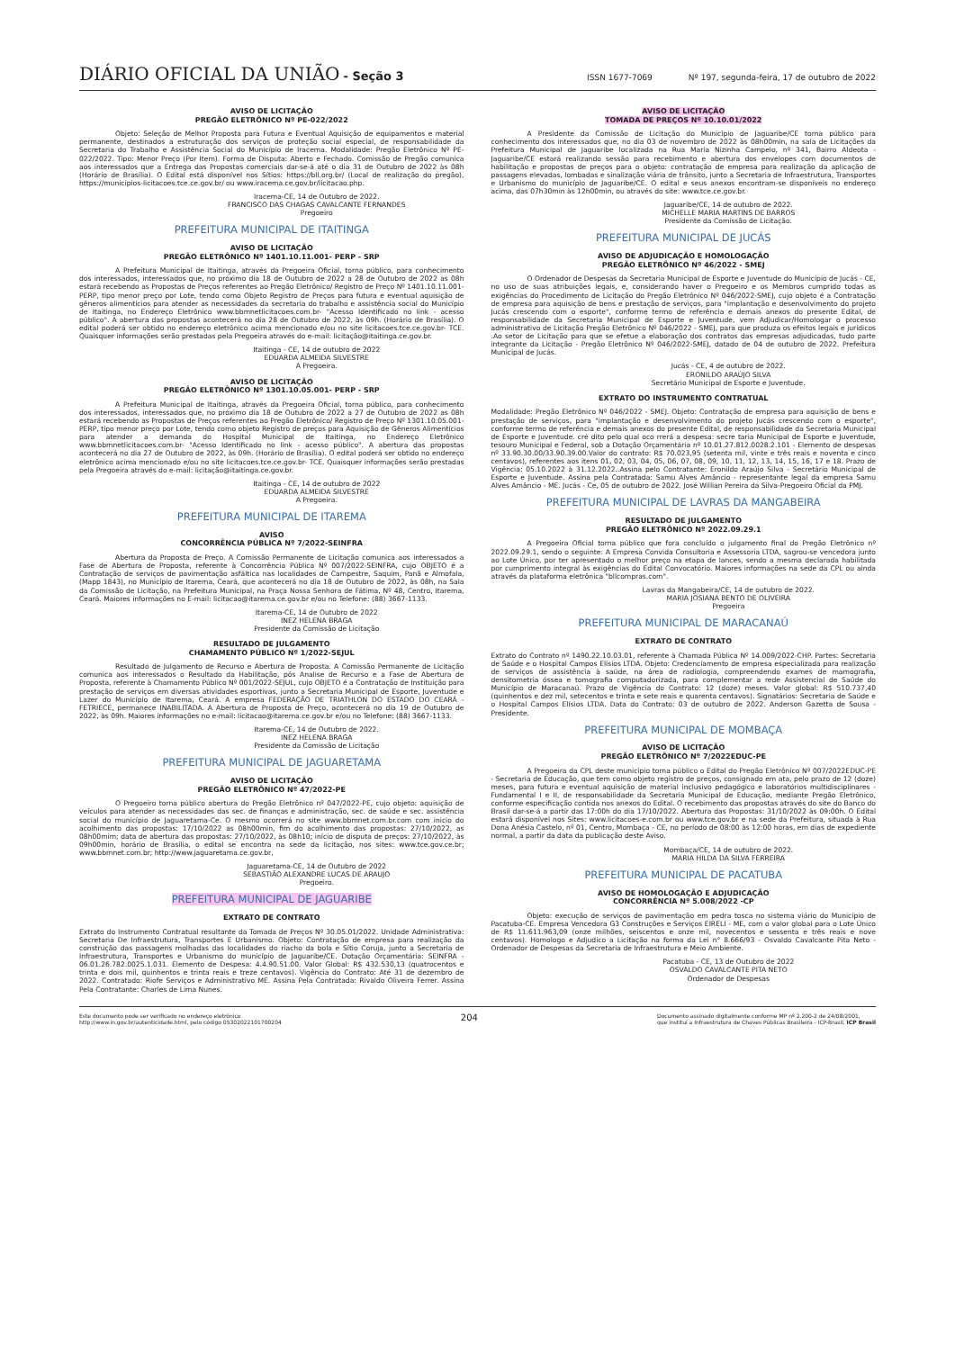DIÁRIO OFICIAL DA UNIÃO - Seção 3 ISSN 1677-7069 Nº 197, segunda-feira, 17 de outubro de 2022
AVISO DE LICITAÇÃO
PREGÃO ELETRÔNICO Nº PE-022/2022
Objeto: Seleção de Melhor Proposta para Futura e Eventual Aquisição de equipamentos e material permanente, destinados a estruturação dos serviços de proteção social especial, de responsabilidade da Secretaria do Trabalho e Assistência Social do Município de Iracema. Modalidade: Pregão Eletrônico Nº PE-022/2022. Tipo: Menor Preço (Por Item). Forma de Disputa: Aberto e Fechado. Comissão de Pregão comunica aos interessados que a Entrega das Propostas comerciais dar-se-á até o dia 31 de Outubro de 2022 às 08h (Horário de Brasília). O Edital está disponível nos Sítios: https://bll.org.br/ (Local de realização do pregão), https://municipios-licitacoes.tce.ce.gov.br/ ou www.iracema.ce.gov.br/licitacao.php.
Iracema-CE, 14 de Outubro de 2022.
FRANCISCO DAS CHAGAS CAVALCANTE FERNANDES
Pregoeiro
PREFEITURA MUNICIPAL DE ITAITINGA
AVISO DE LICITAÇÃO
PREGÃO ELETRÔNICO Nº 1401.10.11.001- PERP - SRP
A Prefeitura Municipal de Itaitinga, através da Pregoeira Oficial, torna público, para conhecimento dos interessados, interessados que, no próximo dia 18 de Outubro de 2022 a 28 de Outubro de 2022 as 08h estará recebendo as Propostas de Preços referentes ao Pregão Eletrônico/ Registro de Preço Nº 1401.10.11.001- PERP, tipo menor preço por Lote, tendo como Objeto Registro de Preços para futura e eventual aquisição de gêneros alimentícios para atender as necessidades da secretaria do trabalho e assistência social do Município de Itaitinga, no Endereço Eletrônico www.bbmnetlicitacoes.com.br- "Acesso Identificado no link - acesso público". A abertura das propostas acontecerá no dia 28 de Outubro de 2022, às 09h. (Horário de Brasília). O edital poderá ser obtido no endereço eletrônico acima mencionado e/ou no site licitacoes.tce.ce.gov.br- TCE. Quaisquer informações serão prestadas pela Pregoeira através do e-mail: licitação@itaitinga.ce.gov.br.
Itaitinga - CE, 14 de outubro de 2022
EDUARDA ALMEIDA SILVESTRE
A Pregoeira.
AVISO DE LICITAÇÃO
PREGÃO ELETRÔNICO Nº 1301.10.05.001- PERP - SRP
A Prefeitura Municipal de Itaitinga, através da Pregoeira Oficial, torna público, para conhecimento dos interessados, interessados que, no próximo dia 18 de Outubro de 2022 a 27 de Outubro de 2022 as 08h estará recebendo as Propostas de Preços referentes ao Pregão Eletrônico/ Registro de Preço Nº 1301.10.05.001- PERP, tipo menor preço por Lote, tendo como objeto Registro de preços para Aquisição de Gêneros Alimentícios para atender a demanda do Hospital Municipal de Itaitinga, no Endereço Eletrônico www.bbmnetlicitacoes.com.br- "Acesso Identificado no link - acesso público". A abertura das propostas acontecerá no dia 27 de Outubro de 2022, às 09h. (Horário de Brasília). O edital poderá ser obtido no endereço eletrônico acima mencionado e/ou no site licitacoes.tce.ce.gov.br- TCE. Quaisquer informações serão prestadas pela Pregoeira através do e-mail: licitação@itaitinga.ce.gov.br.
Itaitinga - CE, 14 de outubro de 2022
EDUARDA ALMEIDA SILVESTRE
A Pregoeira.
PREFEITURA MUNICIPAL DE ITAREMA
AVISO
CONCORRÊNCIA PÚBLICA Nº 7/2022-SEINFRA
Abertura da Proposta de Preço. A Comissão Permanente de Licitação comunica aos interessados a Fase de Abertura de Proposta, referente à Concorrência Pública Nº 007/2022-SEINFRA, cujo OBJETO é a Contratação de serviços de pavimentação asfáltica nas localidades de Campestre, Saquim, Panã e Almofala, (Mapp 1843), no Município de Itarema, Ceará, que acontecerá no dia 18 de Outubro de 2022, às 08h, na Sala da Comissão de Licitação, na Prefeitura Municipal, na Praça Nossa Senhora de Fátima, Nº 48, Centro, Itarema, Ceará. Maiores informações no E-mail: licitacao@itarema.ce.gov.br e/ou no Telefone: (88) 3667-1133.
Itarema-CE, 14 de Outubro de 2022
INEZ HELENA BRAGA
Presidente da Comissão de Licitação
RESULTADO DE JULGAMENTO
CHAMAMENTO PÚBLICO Nº 1/2022-SEJUL
Resultado de Julgamento de Recurso e Abertura de Proposta. A Comissão Permanente de Licitação comunica aos interessados o Resultado da Habilitação, pós Analise de Recurso e a Fase de Abertura de Proposta, referente à Chamamento Público Nº 001/2022-SEJUL, cujo OBJETO é a Contratação de Instituição para prestação de serviços em diversas atividades esportivas, junto a Secretaria Municipal de Esporte, Juventude e Lazer do Município de Itarema, Ceará. A empresa FEDERAÇÃO DE TRIATHLON DO ESTADO DO CEARÁ - FETRIECE, permanece INABILITADA. A Abertura de Proposta de Preço, acontecerá no dia 19 de Outubro de 2022, às 09h. Maiores informações no e-mail: licitacao@itarema.ce.gov.br e/ou no Telefone: (88) 3667-1133.
Itarema-CE, 14 de Outubro de 2022.
INEZ HELENA BRAGA
Presidente da Comissão de Licitação
PREFEITURA MUNICIPAL DE JAGUARETAMA
AVISO DE LICITAÇÃO
PREGÃO ELETRÔNICO Nº 47/2022-PE
O Pregoeiro torna público abertura do Pregão Eletrônico nº 047/2022-PE, cujo objeto: aquisição de veículos para atender as necessidades das sec. de finanças e administração, sec. de saúde e sec. assistência social do município de Jaguaretama-Ce. O mesmo ocorrerá no site www.bbmnet.com.br.com com inicio do acolhimento das propostas: 17/10/2022 as 08h00min, fim do acolhimento das propostas: 27/10/2022, as 08h00mim; data de abertura das propostas: 27/10/2022, às 08h10; início de disputa de preços: 27/10/2022, às 09h00min, horário de Brasília, o edital se encontra na sede da licitação, nos sites: www.tce.gov.ce.br; www.bbmnet.com.br; http://www.jaguaretama.ce.gov.br,
Jaguaretama-CE, 14 de Outubro de 2022
SEBASTIÃO ALEXANDRE LUCAS DE ARAUJO
Pregoeiro.
PREFEITURA MUNICIPAL DE JAGUARIBE
EXTRATO DE CONTRATO
Extrato do Instrumento Contratual resultante da Tomada de Preços Nº 30.05.01/2022. Unidade Administrativa: Secretaria De Infraestrutura, Transportes E Urbanismo. Objeto: Contratação de empresa para realização da construção das passagens molhadas das localidades do riacho da bola e Sítio Coruja, junto a Secretaria de Infraestrutura, Transportes e Urbanismo do município de Jaguaribe/CE. Dotação Orçamentária: SEINFRA - 06.01.26.782.0025.1.031. Elemento de Despesa: 4.4.90.51.00. Valor Global: R$ 432.530,13 (quatrocentos e trinta e dois mil, quinhentos e trinta reais e treze centavos). Vigência do Contrato: Até 31 de dezembro de 2022. Contratado: Riofe Serviços e Administrativo ME. Assina Pela Contratada: Rivaldo Oliveira Ferrer. Assina Pela Contratante: Charles de Lima Nunes.
AVISO DE LICITAÇÃO
TOMADA DE PREÇOS Nº 10.10.01/2022
A Presidente da Comissão de Licitação do Município de Jaguaribe/CE torna público para conhecimento dos interessados que, no dia 03 de novembro de 2022 às 08h00min, na sala de Licitações da Prefeitura Municipal de Jaguaribe localizada na Rua Maria Nizinha Campelo, nº 341, Bairro Aldeota - Jaguaribe/CE estará realizando sessão para recebimento e abertura dos envelopes com documentos de habilitação e propostas de preços para o objeto: contratação de empresa para realização da aplicação de passagens elevadas, lombadas e sinalização viária de trânsito, junto a Secretaria de Infraestrutura, Transportes e Urbanismo do município de Jaguaribe/CE. O edital e seus anexos encontram-se disponíveis no endereço acima, das 07h30min às 12h00min, ou através do site: www.tce.ce.gov.br.
Jaguaribe/CE, 14 de outubro de 2022.
MICHELLE MARIA MARTINS DE BARROS
Presidente da Comissão de Licitação.
PREFEITURA MUNICIPAL DE JUCÁS
AVISO DE ADJUDICAÇÃO E HOMOLOGAÇÃO
PREGÃO ELETRÔNICO Nº 46/2022 - SMEJ
O Ordenador de Despesas da Secretaria Municipal de Esporte e Juventude do Município de Jucás - CE, no uso de suas atribuições legais, e, considerando haver o Pregoeiro e os Membros cumprido todas as exigências do Procedimento de Licitação do Pregão Eletrônico Nº 046/2022-SMEJ, cujo objeto é a Contratação de empresa para aquisição de bens e prestação de serviços, para "implantação e desenvolvimento do projeto Jucás crescendo com o esporte", conforme termo de referência e demais anexos do presente Edital, de responsabilidade da Secretaria Municipal de Esporte e Juventude, vem Adjudicar/Homologar o processo administrativo de Licitação Pregão Eletrônico Nº 046/2022 - SMEJ, para que produza os efeitos legais e jurídicos .Ao setor de Licitação para que se efetue a elaboração dos contratos das empresas adjudicadas, tudo parte integrante da Licitação - Pregão Eletrônico Nº 046/2022-SMEJ, datado de 04 de outubro de 2022. Prefeitura Municipal de Jucás.
Jucás - CE, 4 de outubro de 2022.
ERONILDO ARAÚJO SILVA
Secretário Municipal de Esporte e Juventude.
EXTRATO DO INSTRUMENTO CONTRATUAL
Modalidade: Pregão Eletrônico Nº 046/2022 - SMEJ. Objeto: Contratação de empresa para aquisição de bens e prestação de serviços, para "implantação e desenvolvimento do projeto Jucás crescendo com o esporte", conforme termo de referência e demais anexos do presente Edital, de responsabilidade da Secretaria Municipal de Esporte e Juventude. cré dito pelo qual oco rrerá a despesa: secre taria Municipal de Esporte e Juventude, tesouro Municipal e Federal, sob a Dotação Orçamentária nº 10.01.27.812.0028.2.101 - Elemento de despesas nº 33.90.30.00/33.90.39.00.Valor do contrato: R$ 70.023,95 (setenta mil, vinte e três reais e noventa e cinco centavos), referentes aos itens 01, 02, 03, 04, 05, 06, 07, 08, 09, 10, 11, 12, 13, 14, 15, 16, 17 e 18. Prazo de Vigência: 05.10.2022 à 31.12.2022..Assina pelo Contratante: Eronildo Araújo Silva - Secretário Municipal de Esporte e Juventude. Assina pela Contratada: Samu Alves Amâncio - representante legal da empresa Samu Alves Amâncio - ME. Jucás - Ce, 05 de outubro de 2022. José Willian Pereira da Silva-Pregoeiro Oficial da PMJ.
PREFEITURA MUNICIPAL DE LAVRAS DA MANGABEIRA
RESULTADO DE JULGAMENTO
PREGÃO ELETRÔNICO Nº 2022.09.29.1
A Pregoeira Oficial torna público que fora concluído o julgamento final do Pregão Eletrônico nº 2022.09.29.1, sendo o seguinte: A Empresa Convida Consultoria e Assessoria LTDA, sagrou-se vencedora junto ao Lote Único, por ter apresentado o melhor preço na etapa de lances, sendo a mesma declarada habilitada por cumprimento integral às exigências do Edital Convocatório. Maiores informações na sede da CPL ou ainda através da plataforma eletrônica "bllcompras.com".
Lavras da Mangabeira/CE, 14 de outubro de 2022.
MARIA JOSIANA BENTO DE OLIVEIRA
Pregoeira
PREFEITURA MUNICIPAL DE MARACANAÚ
EXTRATO DE CONTRATO
Extrato do Contrato nº 1490.22.10.03.01, referente à Chamada Pública Nº 14.009/2022-CHP. Partes: Secretaria de Saúde e o Hospital Campos Elísios LTDA. Objeto: Credenciamento de empresa especializada para realização de serviços de assistência à saúde, na área de radiologia, compreendendo exames de mamografia, densitometria óssea e tomografia computadorizada, para complementar a rede Assistencial de Saúde do Município de Maracanaú. Prazo de Vigência do Contrato: 12 (doze) meses. Valor global: R$ 510.737,40 (quinhentos e dez mil, setecentos e trinta e sete reais e quarenta centavos). Signatários: Secretaria de Saúde e o Hospital Campos Elísios LTDA. Data do Contrato: 03 de outubro de 2022. Anderson Gazetta de Sousa - Presidente.
PREFEITURA MUNICIPAL DE MOMBAÇA
AVISO DE LICITAÇÃO
PREGÃO ELETRÔNICO Nº 7/2022EDUC-PE
A Pregoeira da CPL deste município torna público o Edital do Pregão Eletrônico Nº 007/2022EDUC-PE - Secretaria de Educação, que tem como objeto registro de preços, consignado em ata, pelo prazo de 12 (doze) meses, para futura e eventual aquisição de material inclusivo pedagógico e laboratórios multidisciplinares - Fundamental I e II, de responsabilidade da Secretaria Municipal de Educação, mediante Pregão Eletrônico, conforme especificação contida nos anexos do Edital. O recebimento das propostas através do site do Banco do Brasil dar-se-á a partir das 17:00h do dia 17/10/2022. Abertura das Propostas: 31/10/2022 às 09:00h. O Edital estará disponível nos Sites: www.licitacoes-e.com.br ou www.tce.gov.br e na sede da Prefeitura, situada à Rua Dona Anésia Castelo, nº 01, Centro, Mombaça - CE, no período de 08:00 às 12:00 horas, em dias de expediente normal, a partir da data da publicação deste Aviso.
Mombaça/CE, 14 de outubro de 2022.
MARIA HILDA DA SILVA FERREIRA
PREFEITURA MUNICIPAL DE PACATUBA
AVISO DE HOMOLOGAÇÃO E ADJUDICAÇÃO
CONCORRÊNCIA Nº 5.008/2022 -CP
Objeto: execução de serviços de pavimentação em pedra tosca no sistema viário do Município de Pacatuba-CE. Empresa Vencedora G3 Construções e Serviços EIRELI - ME, com o valor global para o Lote Único de R$ 11.611.963,09 (onze milhões, seiscentos e onze mil, novecentos e sessenta e três reais e nove centavos). Homologo e Adjudico a Licitação na forma da Lei n° 8.666/93 - Osvaldo Cavalcante Pita Neto - Ordenador de Despesas da Secretaria de Infraestrutura e Meio Ambiente.
Pacatuba - CE, 13 de Outubro de 2022
OSVALDO CAVALCANTE PITA NETO
Ordenador de Despesas
Este documento pode ser verificado no endereço eletrônico
http://www.in.gov.br/autenticidade.html, pelo código 05302022101700204 204 Documento assinado digitalmente conforme MP nº 2.200-2 de 24/08/2001,
que institui a Infraestrutura de Chaves Públicas Brasileira - ICP-Brasil. ICP Brasil